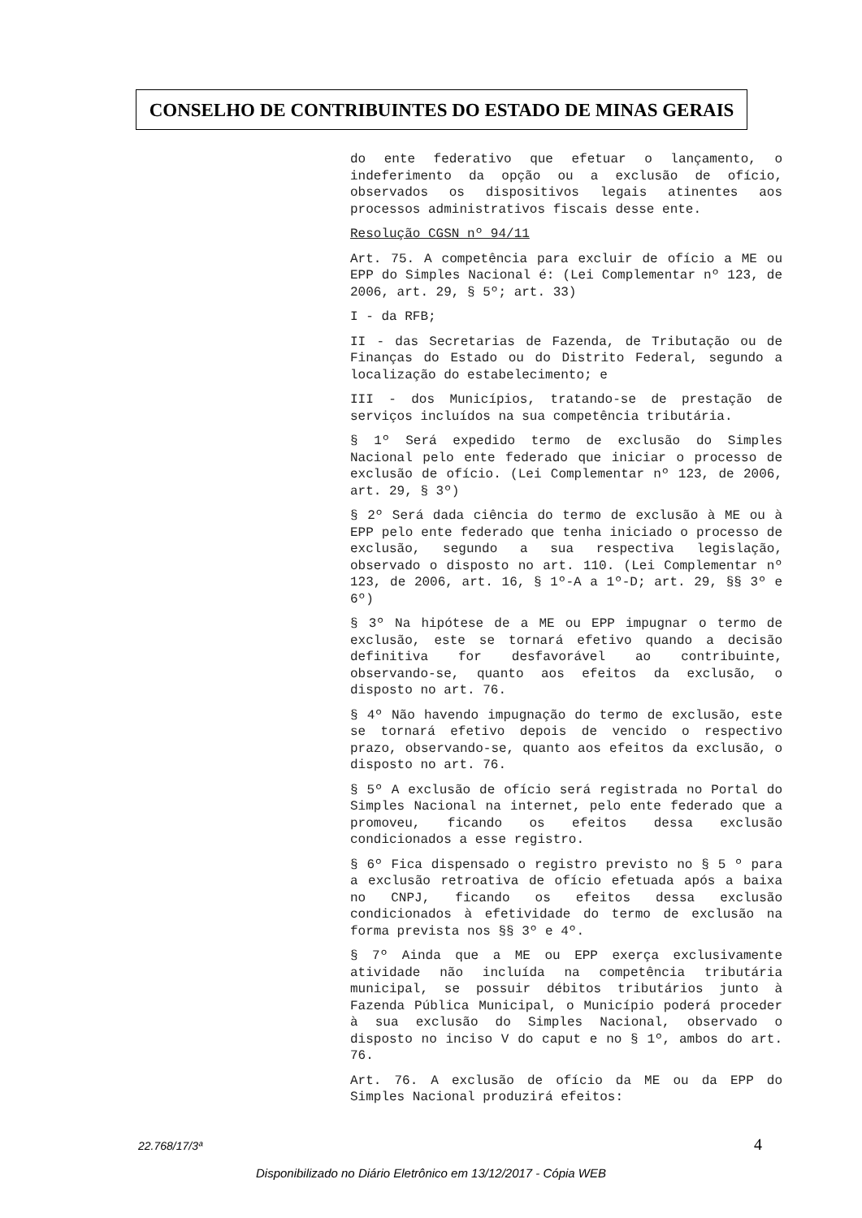CONSELHO DE CONTRIBUINTES DO ESTADO DE MINAS GERAIS
do ente federativo que efetuar o lançamento, o indeferimento da opção ou a exclusão de ofício, observados os dispositivos legais atinentes aos processos administrativos fiscais desse ente.
Resolução CGSN nº 94/11
Art. 75. A competência para excluir de ofício a ME ou EPP do Simples Nacional é: (Lei Complementar nº 123, de 2006, art. 29, § 5º; art. 33)
I - da RFB;
II - das Secretarias de Fazenda, de Tributação ou de Finanças do Estado ou do Distrito Federal, segundo a localização do estabelecimento; e
III - dos Municípios, tratando-se de prestação de serviços incluídos na sua competência tributária.
§ 1º Será expedido termo de exclusão do Simples Nacional pelo ente federado que iniciar o processo de exclusão de ofício. (Lei Complementar nº 123, de 2006, art. 29, § 3º)
§ 2º Será dada ciência do termo de exclusão à ME ou à EPP pelo ente federado que tenha iniciado o processo de exclusão, segundo a sua respectiva legislação, observado o disposto no art. 110. (Lei Complementar nº 123, de 2006, art. 16, § 1º-A a 1º-D; art. 29, §§ 3º e 6º)
§ 3º Na hipótese de a ME ou EPP impugnar o termo de exclusão, este se tornará efetivo quando a decisão definitiva for desfavorável ao contribuinte, observando-se, quanto aos efeitos da exclusão, o disposto no art. 76.
§ 4º Não havendo impugnação do termo de exclusão, este se tornará efetivo depois de vencido o respectivo prazo, observando-se, quanto aos efeitos da exclusão, o disposto no art. 76.
§ 5º A exclusão de ofício será registrada no Portal do Simples Nacional na internet, pelo ente federado que a promoveu, ficando os efeitos dessa exclusão condicionados a esse registro.
§ 6º Fica dispensado o registro previsto no § 5 º para a exclusão retroativa de ofício efetuada após a baixa no CNPJ, ficando os efeitos dessa exclusão condicionados à efetividade do termo de exclusão na forma prevista nos §§ 3º e 4º.
§ 7º Ainda que a ME ou EPP exerça exclusivamente atividade não incluída na competência tributária municipal, se possuir débitos tributários junto à Fazenda Pública Municipal, o Município poderá proceder à sua exclusão do Simples Nacional, observado o disposto no inciso V do caput e no § 1º, ambos do art. 76.
Art. 76. A exclusão de ofício da ME ou da EPP do Simples Nacional produzirá efeitos:
22.768/17/3ª 4
Disponibilizado no Diário Eletrônico em 13/12/2017 - Cópia WEB